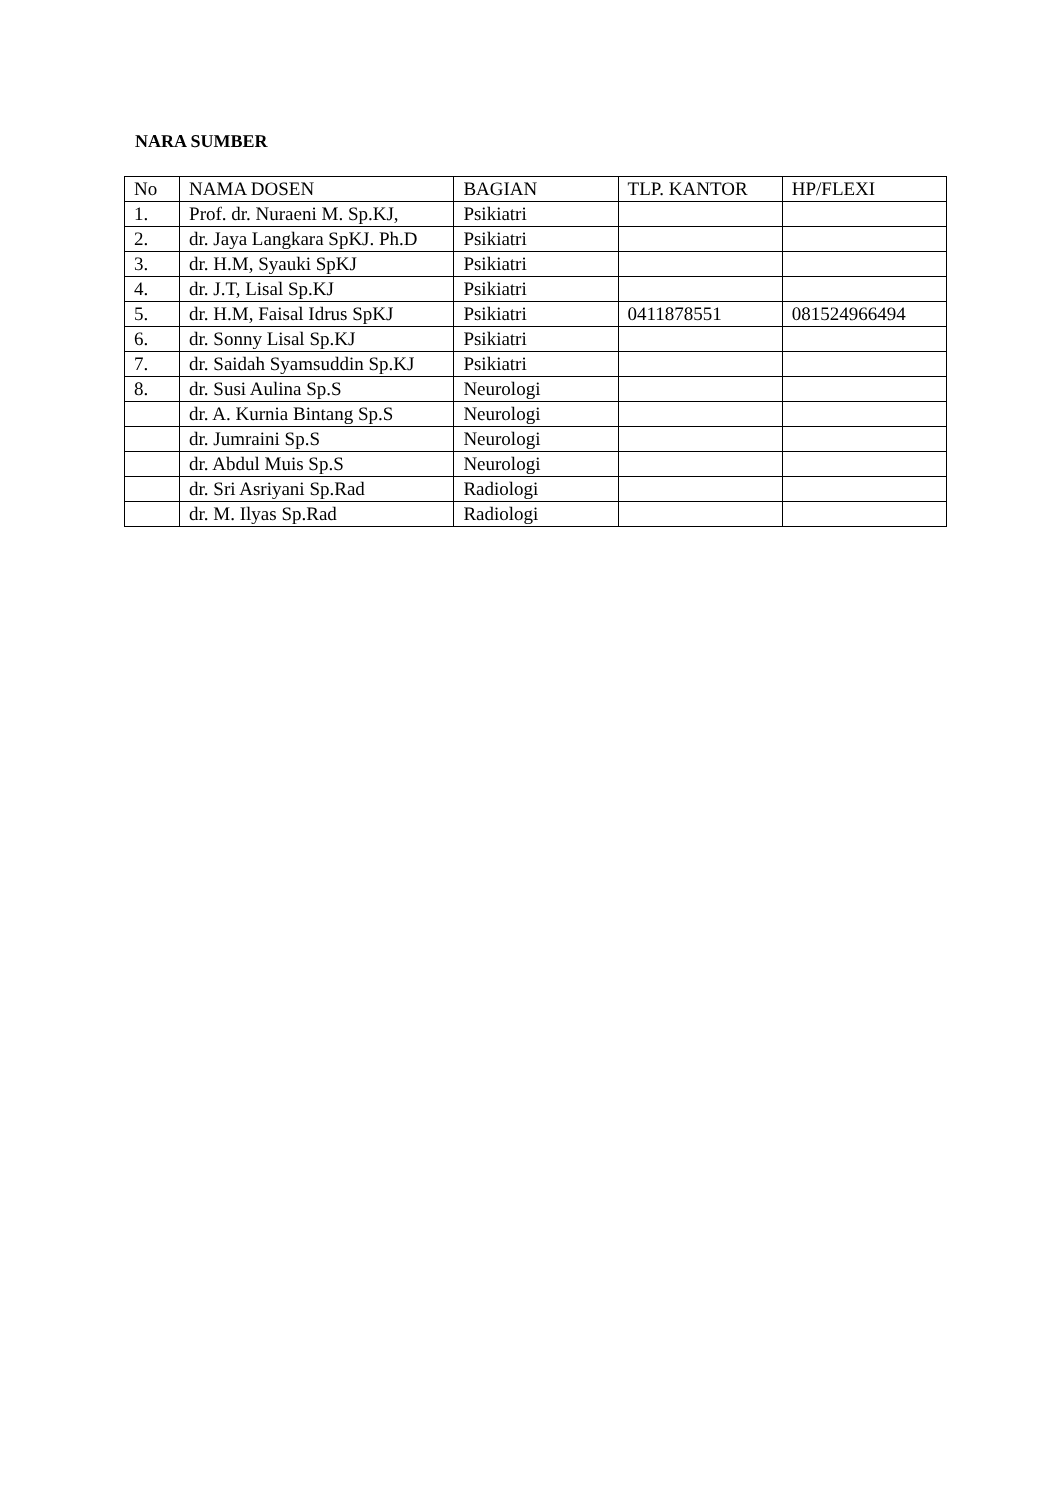NARA SUMBER
| No | NAMA DOSEN | BAGIAN | TLP. KANTOR | HP/FLEXI |
| --- | --- | --- | --- | --- |
| 1. | Prof. dr. Nuraeni M. Sp.KJ, | Psikiatri | | |
| 2. | dr. Jaya Langkara SpKJ. Ph.D | Psikiatri | | |
| 3. | dr. H.M, Syauki SpKJ | Psikiatri | | |
| 4. | dr. J.T, Lisal Sp.KJ | Psikiatri | | |
| 5. | dr. H.M, Faisal Idrus SpKJ | Psikiatri | 0411878551 | 081524966494 |
| 6. | dr. Sonny Lisal Sp.KJ | Psikiatri | | |
| 7. | dr. Saidah Syamsuddin Sp.KJ | Psikiatri | | |
| 8. | dr. Susi Aulina Sp.S | Neurologi | | |
| | dr. A. Kurnia Bintang Sp.S | Neurologi | | |
| | dr. Jumraini Sp.S | Neurologi | | |
| | dr. Abdul Muis Sp.S | Neurologi | | |
| | dr. Sri Asriyani Sp.Rad | Radiologi | | |
| | dr. M. Ilyas Sp.Rad | Radiologi | | |